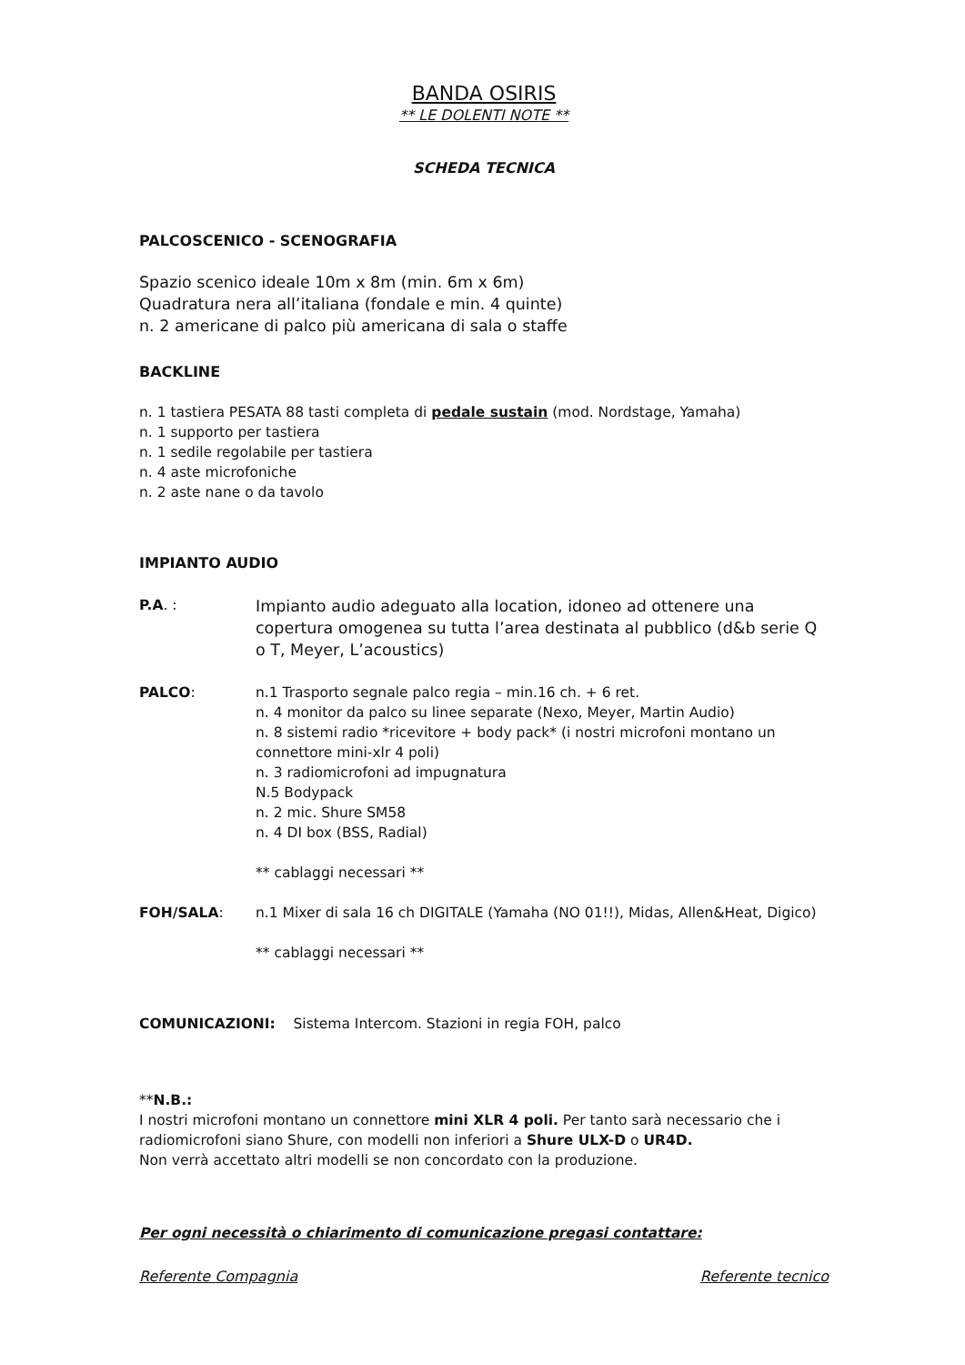BANDA OSIRIS
** LE DOLENTI NOTE **
SCHEDA TECNICA
PALCOSCENICO - SCENOGRAFIA
Spazio scenico ideale 10m x 8m (min. 6m x 6m)
Quadratura nera all’italiana (fondale e min. 4 quinte)
n. 2 americane di palco più americana di sala o staffe
BACKLINE
n. 1 tastiera PESATA 88 tasti completa di pedale sustain (mod. Nordstage, Yamaha)
n. 1 supporto per tastiera
n. 1 sedile regolabile per tastiera
n. 4 aste microfoniche
n. 2 aste nane o da tavolo
IMPIANTO AUDIO
P.A. :
Impianto audio adeguato alla location, idoneo ad ottenere una copertura omogenea su tutta l’area destinata al pubblico (d&b serie Q o T, Meyer, L’acoustics)
PALCO: n.1 Trasporto segnale palco regia – min.16 ch. + 6 ret.
n. 4 monitor da palco su linee separate (Nexo, Meyer, Martin Audio)
n. 8 sistemi radio *ricevitore + body pack* (i nostri microfoni montano un connettore mini-xlr 4 poli)
n. 3 radiomicrofoni ad impugnatura
N.5 Bodypack
n. 2 mic. Shure SM58
n. 4 DI box (BSS, Radial)
** cablaggi necessari **
FOH/SALA: n.1 Mixer di sala 16 ch DIGITALE (Yamaha (NO 01!!), Midas, Allen&Heat, Digico)
** cablaggi necessari **
COMUNICAZIONI: Sistema Intercom. Stazioni in regia FOH, palco
**N.B.:
I nostri microfoni montano un connettore mini XLR 4 poli. Per tanto sarà necessario che i radiomicrofoni siano Shure, con modelli non inferiori a Shure ULX-D o UR4D.
Non verrà accettato altri modelli se non concordato con la produzione.
Per ogni necessità o chiarimento di comunicazione pregasi contattare:
Referente Compagnia Referente tecnico